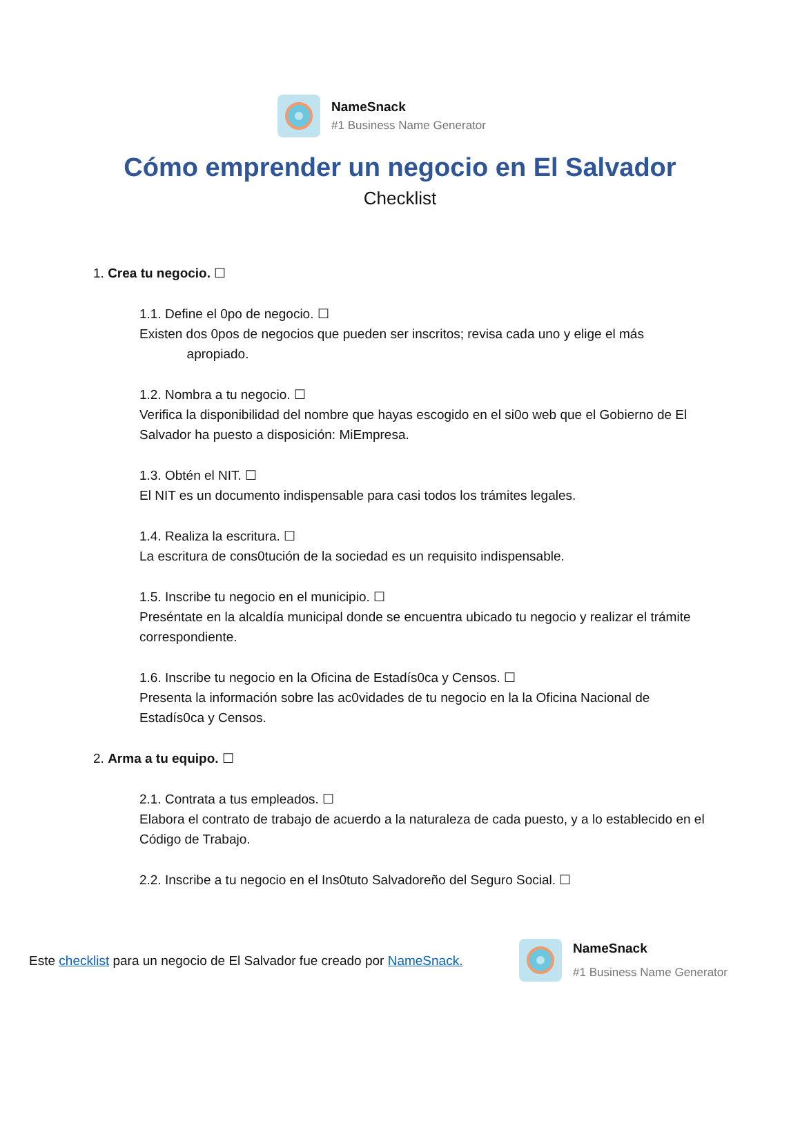NameSnack
#1 Business Name Generator
Cómo emprender un negocio en El Salvador
Checklist
1. Crea tu negocio. ☐
1.1. Define el 0po de negocio. ☐
Existen dos 0pos de negocios que pueden ser inscritos; revisa cada uno y elige el más
apropiado.
1.2. Nombra a tu negocio. ☐
Verifica la disponibilidad del nombre que hayas escogido en el si0o web que el Gobierno de El Salvador ha puesto a disposición: MiEmpresa.
1.3. Obtén el NIT. ☐
El NIT es un documento indispensable para casi todos los trámites legales.
1.4. Realiza la escritura. ☐
La escritura de cons0tución de la sociedad es un requisito indispensable.
1.5. Inscribe tu negocio en el municipio. ☐
Preséntate en la alcaldía municipal donde se encuentra ubicado tu negocio y realizar el trámite correspondiente.
1.6. Inscribe tu negocio en la Oficina de Estadís0ca y Censos. ☐
Presenta la información sobre las ac0vidades de tu negocio en la la Oficina Nacional de Estadís0ca y Censos.
2. Arma a tu equipo. ☐
2.1. Contrata a tus empleados. ☐
Elabora el contrato de trabajo de acuerdo a la naturaleza de cada puesto, y a lo establecido en el Código de Trabajo.
2.2. Inscribe a tu negocio en el Ins0tuto Salvadoreño del Seguro Social. ☐
Este checklist para un negocio de El Salvador fue creado por NameSnack.
NameSnack
#1 Business Name Generator